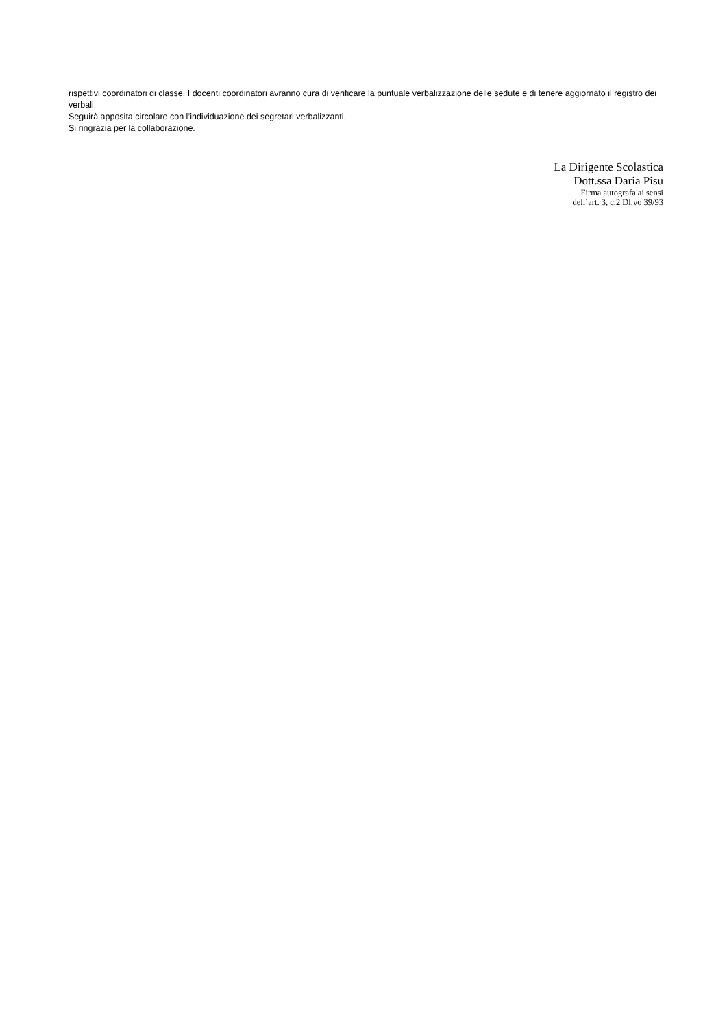rispettivi coordinatori di classe. I docenti coordinatori avranno cura di verificare la puntuale verbalizzazione delle sedute e di tenere aggiornato il registro dei verbali.
Seguirà apposita circolare con l’individuazione dei segretari verbalizzanti.
Si ringrazia per la collaborazione.
La Dirigente Scolastica
Dott.ssa Daria Pisu
Firma autografa ai sensi
dell’art. 3, c.2 Dl.vo 39/93